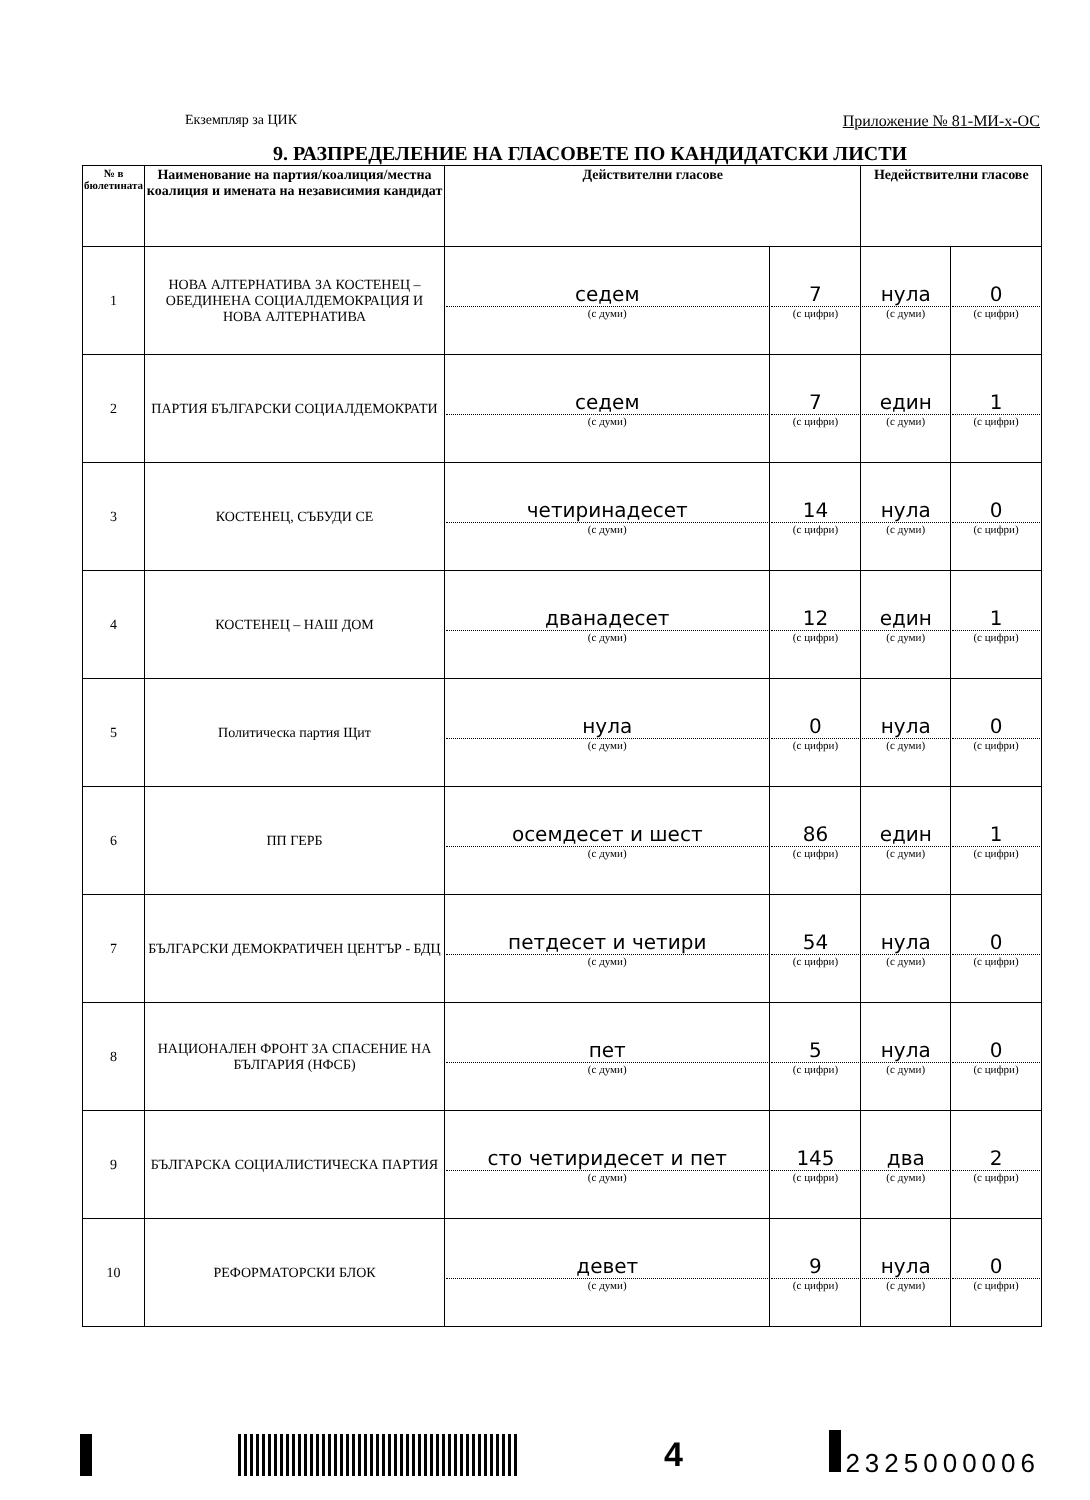Екземпляр за ЦИК Приложение № 81-МИ-х-ОС
9. РАЗПРЕДЕЛЕНИЕ НА ГЛАСОВЕТЕ ПО КАНДИДАТСКИ ЛИСТИ
| № в бюлетината | Наименование на партия/коалиция/местна коалиция и имената на независимия кандидат | Действителни гласове | | Недействителни гласове | |
| --- | --- | --- | --- | --- | --- |
| 1 | НОВА АЛТЕРНАТИВА ЗА КОСТЕНЕЦ – ОБЕДИНЕНА СОЦИАЛДЕМОКРАЦИЯ И НОВА АЛТЕРНАТИВА | седем (с думи) | 7 (с цифри) | нула (с думи) | 0 (с цифри) |
| 2 | ПАРТИЯ БЪЛГАРСКИ СОЦИАЛДЕМОКРАТИ | седем (с думи) | 7 (с цифри) | един (с думи) | 1 (с цифри) |
| 3 | КОСТЕНЕЦ, СЪБУДИ СЕ | четиринадесет (с думи) | 14 (с цифри) | нула (с думи) | 0 (с цифри) |
| 4 | КОСТЕНЕЦ – НАШ ДОМ | дванадесет (с думи) | 12 (с цифри) | един (с думи) | 1 (с цифри) |
| 5 | Политическа партия Щит | нула (с думи) | 0 (с цифри) | нула (с думи) | 0 (с цифри) |
| 6 | ПП ГЕРБ | осемдесет и шест (с думи) | 86 (с цифри) | един (с думи) | 1 (с цифри) |
| 7 | БЪЛГАРСКИ ДЕМОКРАТИЧЕН ЦЕНТЪР - БДЦ | петдесет и четири (с думи) | 54 (с цифри) | нула (с думи) | 0 (с цифри) |
| 8 | НАЦИОНАЛЕН ФРОНТ ЗА СПАСЕНИЕ НА БЪЛГАРИЯ (НФСБ) | пет (с думи) | 5 (с цифри) | нула (с думи) | 0 (с цифри) |
| 9 | БЪЛГАРСКА СОЦИАЛИСТИЧЕСКА ПАРТИЯ | сто четиридесет и пет (с думи) | 145 (с цифри) | два (с думи) | 2 (с цифри) |
| 10 | РЕФОРМАТОРСКИ БЛОК | девет (с думи) | 9 (с цифри) | нула (с думи) | 0 (с цифри) |
4 2325000006